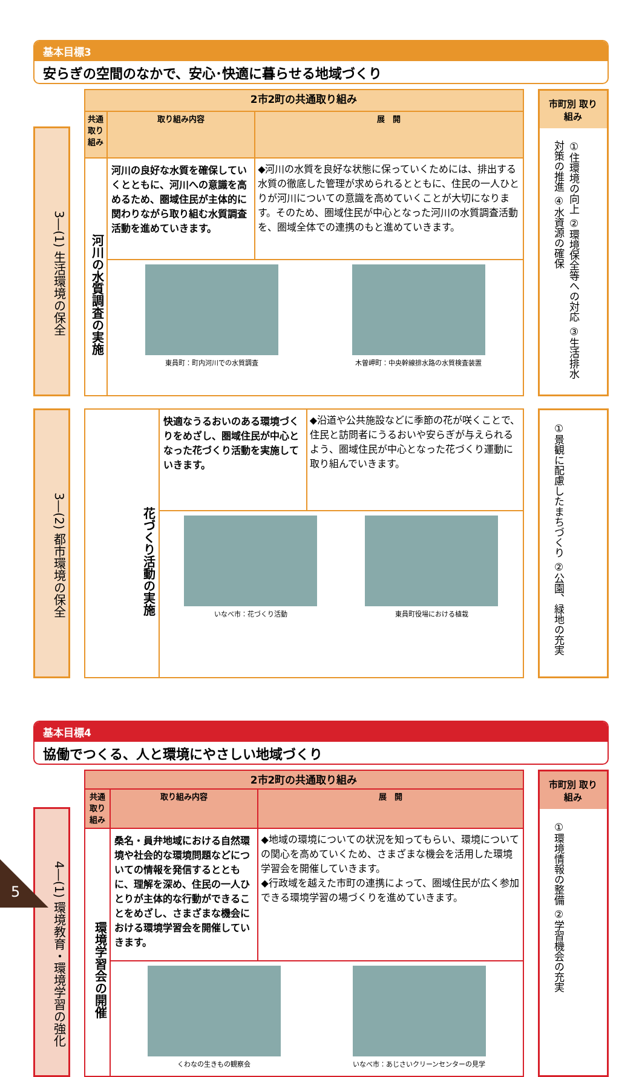基本目標3
安らぎの空間のなかで、安心･快適に暮らせる地域づくり
3―(1) 生活環境の保全
| 2市2町の共通取り組み | | |
| --- | --- | --- |
| 共通 取り組み | 取り組み内容 | 展 開 |
| 河川の水質調査の実施 | 河川の良好な水質を確保していくとともに、河川への意識を高めるため、圏域住民が主体的に関わりながら取り組む水質調査活動を進めていきます。 | ◆河川の水質を良好な状態に保っていくためには、排出する水質の徹底した管理が求められるとともに、住民の一人ひとりが河川についての意識を高めていくことが大切になります。そのため、圏域住民が中心となった河川の水質調査活動を、圏域全体での連携のもと進めていきます。 |
| | 東員町：町内河川での水質調査 木曽岬町：中央幹線排水路の水質検査装置 | |
市町別 取り組み
①住環境の向上 ②環境保全等への対応 ③生活排水対策の推進 ④水資源の確保
3―(2) 都市環境の保全
| 花づくり活動の実施 | 快適なうるおいのある環境づくりをめざし、圏域住民が中心となった花づくり活動を実施していきます。 | ◆沿道や公共施設などに季節の花が咲くことで、住民と訪問者にうるおいや安らぎが与えられるよう、圏域住民が中心となった花づくり運動に取り組んでいきます。 |
| | いなべ市：花づくり活動 東員町役場における植栽 | |
①景観に配慮したまちづくり ②公園、緑地の充実
基本目標4
協働でつくる、人と環境にやさしい地域づくり
4―(1) 環境教育・環境学習の強化
| 2市2町の共通取り組み | | |
| --- | --- | --- |
| 共通 取り組み | 取り組み内容 | 展 開 |
| 環境学習会の開催 | 桑名・員弁地域における自然環境や社会的な環境問題などについての情報を発信するとともに、理解を深め、住民の一人ひとりが主体的な行動ができることをめざし、さまざまな機会における環境学習会を開催していきます。 | ◆地域の環境についての状況を知ってもらい、環境についての関心を高めていくため、さまざまな機会を活用した環境学習会を開催していきます。 ◆行政域を越えた市町の連携によって、圏域住民が広く参加できる環境学習の場づくりを進めていきます。 |
| | くわなの生きもの観察会 いなべ市：あじさいクリーンセンターの見学 | |
市町別 取り組み
①環境情報の整備 ②学習機会の充実
5